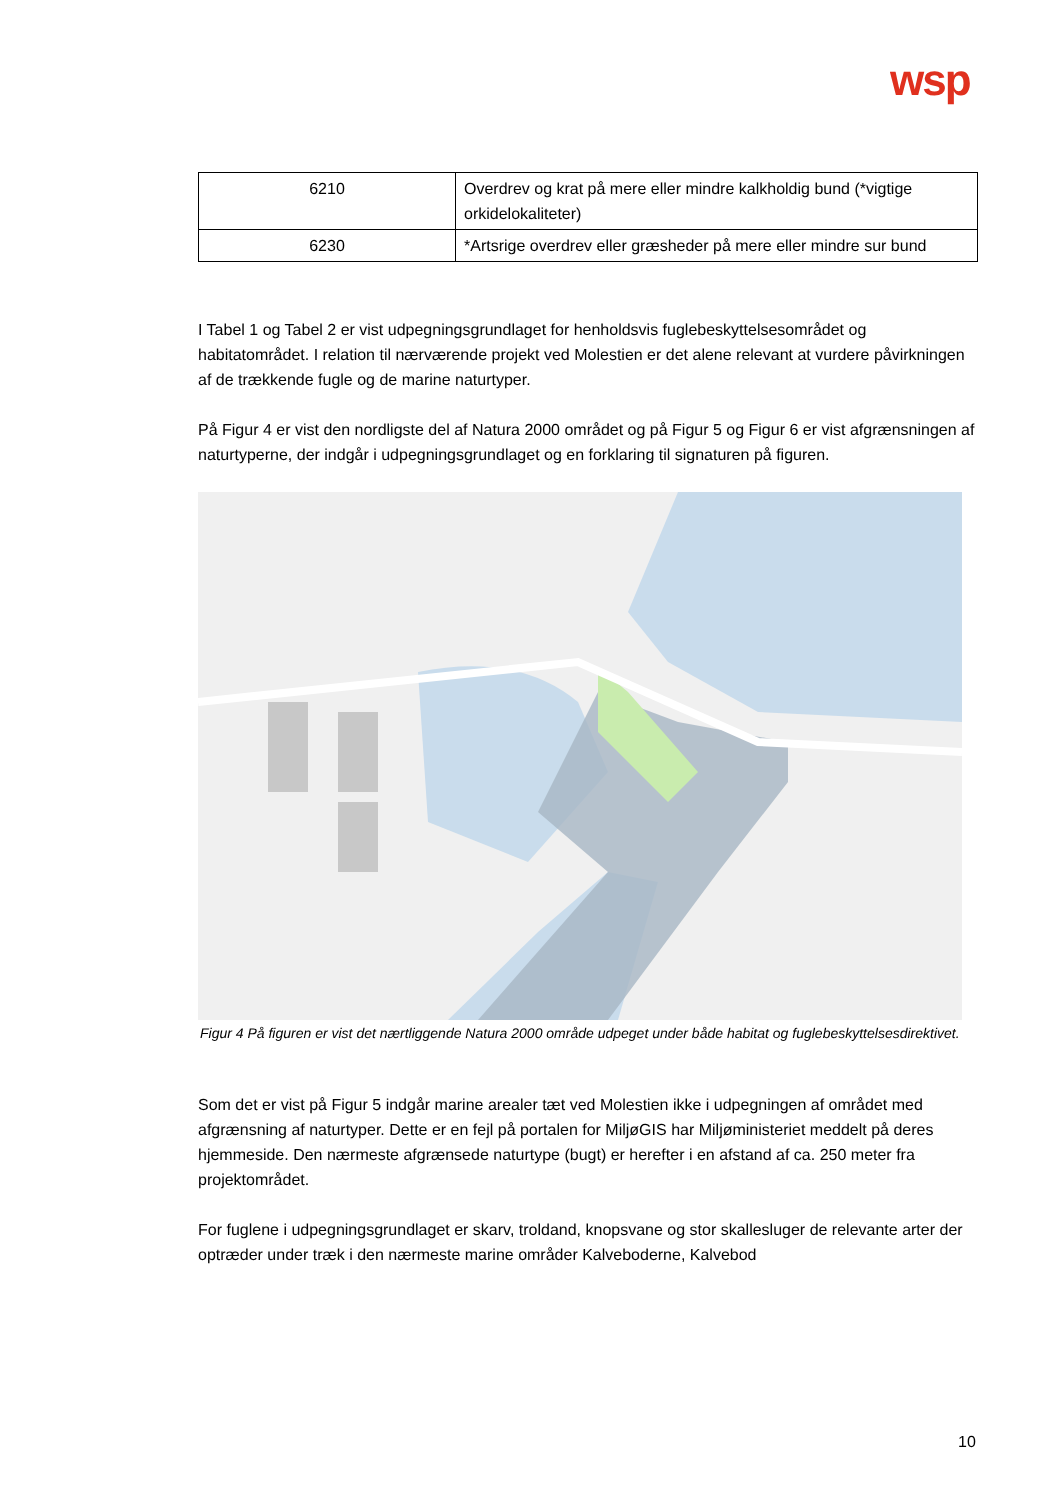wsp
| 6210 | Overdrev og krat på mere eller mindre kalkholdig bund (*vigtige orkidelokaliteter) |
| 6230 | *Artsrige overdrev eller græsheder på mere eller mindre sur bund |
I Tabel 1 og Tabel 2 er vist udpegningsgrundlaget for henholdsvis fuglebeskyttelsesområdet og habitatområdet. I relation til nærværende projekt ved Molestien er det alene relevant at vurdere påvirkningen af de trækkende fugle og de marine naturtyper.
På Figur 4 er vist den nordligste del af Natura 2000 området og på Figur 5 og Figur 6 er vist afgrænsningen af naturtyperne, der indgår i udpegningsgrundlaget og en forklaring til signaturen på figuren.
Figur 4 På figuren er vist det nærtliggende Natura 2000 område udpeget under både habitat og fuglebeskyttelsesdirektivet.
Som det er vist på Figur 5 indgår marine arealer tæt ved Molestien ikke i udpegningen af området med afgrænsning af naturtyper. Dette er en fejl på portalen for MiljøGIS har Miljøministeriet meddelt på deres hjemmeside. Den nærmeste afgrænsede naturtype (bugt) er herefter i en afstand af ca. 250 meter fra projektområdet.
For fuglene i udpegningsgrundlaget er skarv, troldand, knopsvane og stor skallesluger de relevante arter der optræder under træk i den nærmeste marine områder Kalveboderne, Kalvebod
10